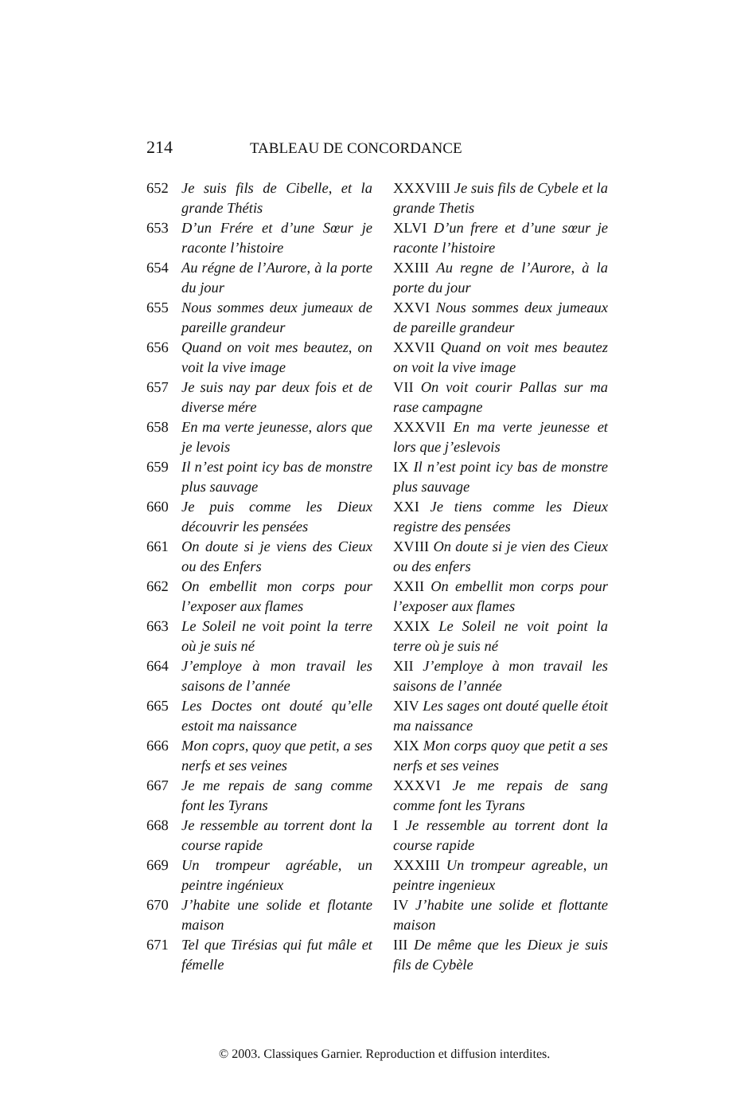214 TABLEAU DE CONCORDANCE
| 652 | Je suis fils de Cibelle, et la grande Thétis | XXXVIII Je suis fils de Cybele et la grande Thetis |
| 653 | D’un Frére et d’une Sœur je raconte l’histoire | XLVI D’un frere et d’une sœur je raconte l’histoire |
| 654 | Au régne de l’Aurore, à la porte du jour | XXIII Au regne de l’Aurore, à la porte du jour |
| 655 | Nous sommes deux jumeaux de pareille grandeur | XXVI Nous sommes deux jumeaux de pareille grandeur |
| 656 | Quand on voit mes beautez, on voit la vive image | XXVII Quand on voit mes beautez on voit la vive image |
| 657 | Je suis nay par deux fois et de diverse mére | VII On voit courir Pallas sur ma rase campagne |
| 658 | En ma verte jeunesse, alors que je levois | XXXVII En ma verte jeunesse et lors que j’eslevois |
| 659 | Il n’est point icy bas de monstre plus sauvage | IX Il n’est point icy bas de monstre plus sauvage |
| 660 | Je puis comme les Dieux découvrir les pensées | XXI Je tiens comme les Dieux registre des pensées |
| 661 | On doute si je viens des Cieux ou des Enfers | XVIII On doute si je vien des Cieux ou des enfers |
| 662 | On embellit mon corps pour l’exposer aux flames | XXII On embellit mon corps pour l’exposer aux flames |
| 663 | Le Soleil ne voit point la terre où je suis né | XXIX Le Soleil ne voit point la terre où je suis né |
| 664 | J’employe à mon travail les saisons de l’année | XII J’employe à mon travail les saisons de l’année |
| 665 | Les Doctes ont douté qu’elle estoit ma naissance | XIV Les sages ont douté quelle étoit ma naissance |
| 666 | Mon coprs, quoy que petit, a ses nerfs et ses veines | XIX Mon corps quoy que petit a ses nerfs et ses veines |
| 667 | Je me repais de sang comme font les Tyrans | XXXVI Je me repais de sang comme font les Tyrans |
| 668 | Je ressemble au torrent dont la course rapide | I Je ressemble au torrent dont la course rapide |
| 669 | Un trompeur agréable, un peintre ingénieux | XXXIII Un trompeur agreable, un peintre ingenieux |
| 670 | J’habite une solide et flotante maison | IV J’habite une solide et flottante maison |
| 671 | Tel que Tirésias qui fut mâle et fémelle | III De même que les Dieux je suis fils de Cybèle |
© 2003. Classiques Garnier. Reproduction et diffusion interdites.